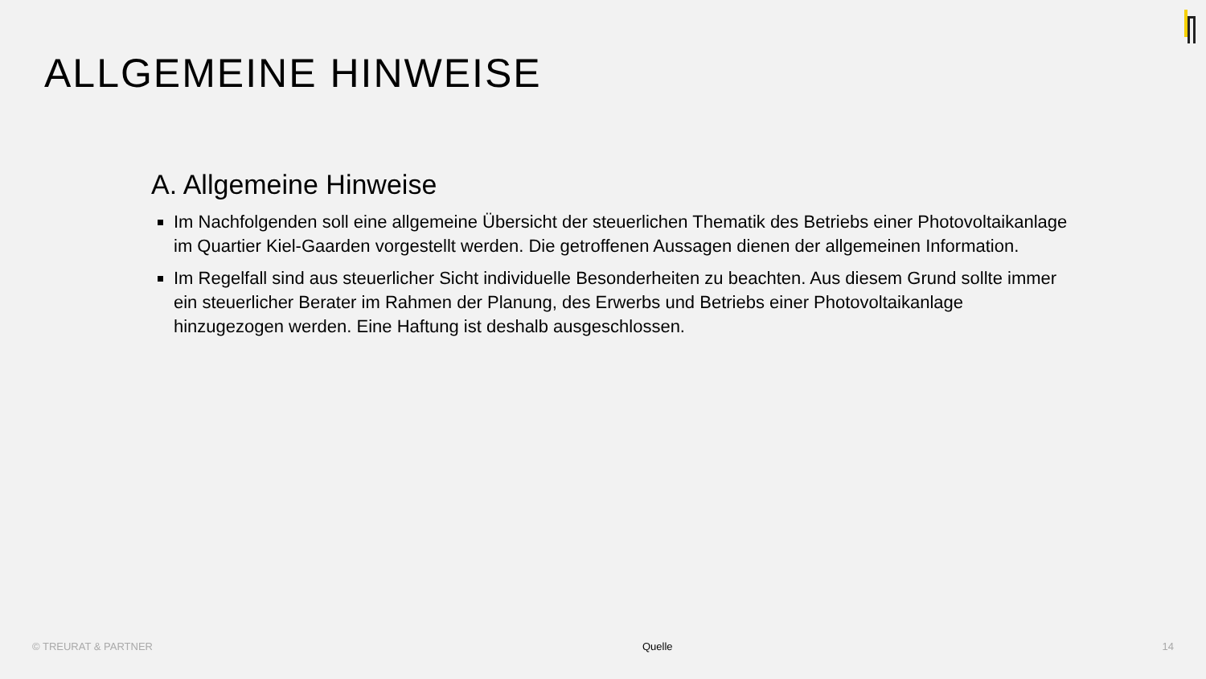ALLGEMEINE HINWEISE
A. Allgemeine Hinweise
Im Nachfolgenden soll eine allgemeine Übersicht der steuerlichen Thematik des Betriebs einer Photovoltaikanlage im Quartier Kiel-Gaarden vorgestellt werden. Die getroffenen Aussagen dienen der allgemeinen Information.
Im Regelfall sind aus steuerlicher Sicht individuelle Besonderheiten zu beachten. Aus diesem Grund sollte immer ein steuerlicher Berater im Rahmen der Planung, des Erwerbs und Betriebs einer Photovoltaikanlage hinzugezogen werden. Eine Haftung ist deshalb ausgeschlossen.
© TREURAT & PARTNER Quelle 14